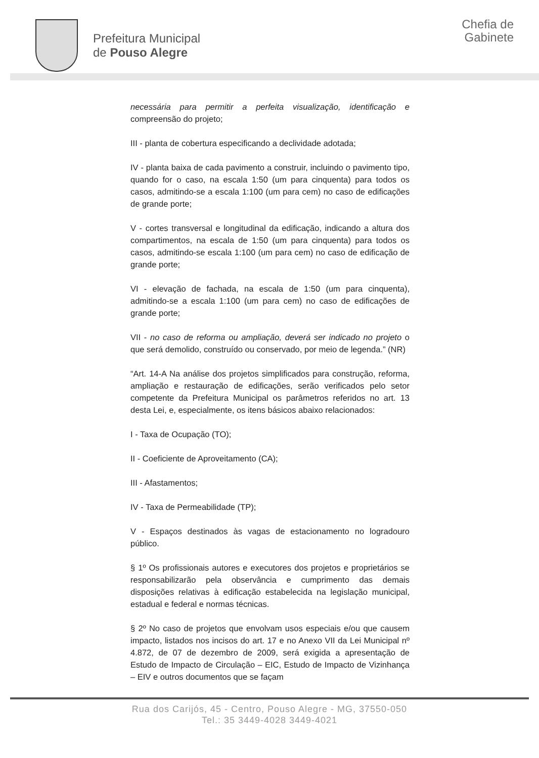Prefeitura Municipal
de Pouso Alegre
Chefia de
Gabinete
necessária para permitir a perfeita visualização, identificação e compreensão do projeto;
III - planta de cobertura especificando a declividade adotada;
IV - planta baixa de cada pavimento a construir, incluindo o pavimento tipo, quando for o caso, na escala 1:50 (um para cinquenta) para todos os casos, admitindo-se a escala 1:100 (um para cem) no caso de edificações de grande porte;
V - cortes transversal e longitudinal da edificação, indicando a altura dos compartimentos, na escala de 1:50 (um para cinquenta) para todos os casos, admitindo-se escala 1:100 (um para cem) no caso de edificação de grande porte;
VI - elevação de fachada, na escala de 1:50 (um para cinquenta), admitindo-se a escala 1:100 (um para cem) no caso de edificações de grande porte;
VII - no caso de reforma ou ampliação, deverá ser indicado no projeto o que será demolido, construído ou conservado, por meio de legenda.” (NR)
“Art. 14-A Na análise dos projetos simplificados para construção, reforma, ampliação e restauração de edificações, serão verificados pelo setor competente da Prefeitura Municipal os parâmetros referidos no art. 13 desta Lei, e, especialmente, os itens básicos abaixo relacionados:
I - Taxa de Ocupação (TO);
II - Coeficiente de Aproveitamento (CA);
III - Afastamentos;
IV - Taxa de Permeabilidade (TP);
V - Espaços destinados às vagas de estacionamento no logradouro público.
§ 1º Os profissionais autores e executores dos projetos e proprietários se responsabilizarão pela observância e cumprimento das demais disposições relativas à edificação estabelecida na legislação municipal, estadual e federal e normas técnicas.
§ 2º No caso de projetos que envolvam usos especiais e/ou que causem impacto, listados nos incisos do art. 17 e no Anexo VII da Lei Municipal nº 4.872, de 07 de dezembro de 2009, será exigida a apresentação de Estudo de Impacto de Circulação – EIC, Estudo de Impacto de Vizinhança – EIV e outros documentos que se façam
Rua dos Carijós, 45 - Centro, Pouso Alegre - MG, 37550-050
Tel.: 35 3449-4028 3449-4021